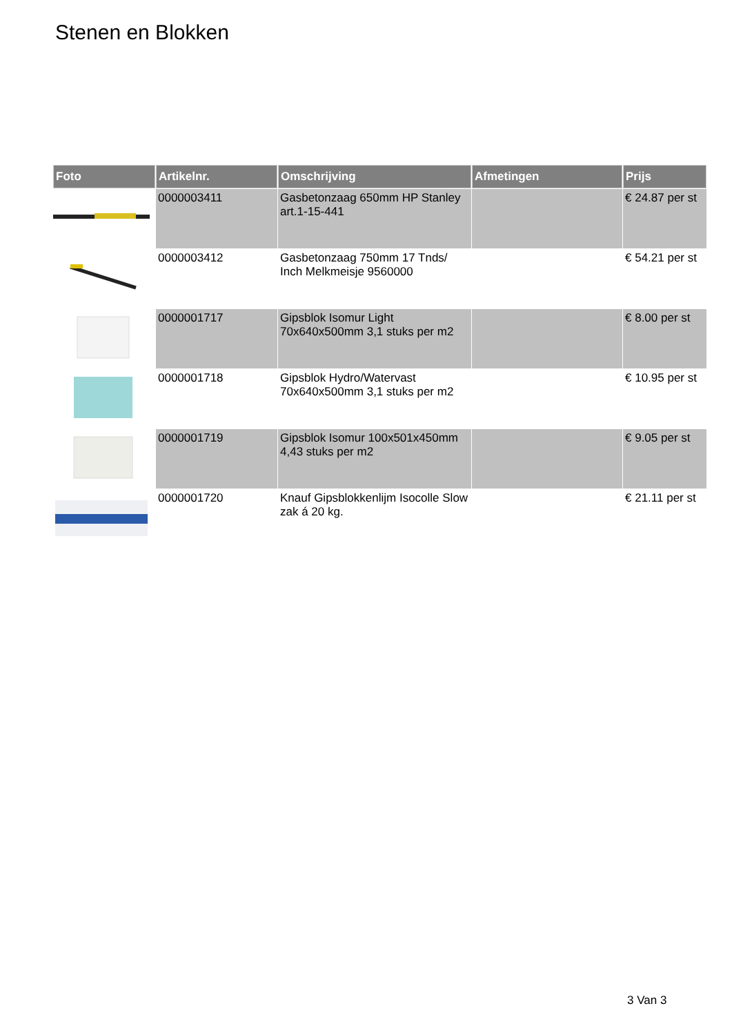Stenen en Blokken
| Foto | Artikelnr. | Omschrijving | Afmetingen | Prijs |
| --- | --- | --- | --- | --- |
| | 0000003411 | Gasbetonzaag 650mm HP Stanley art.1-15-441 | | € 24.87 per st |
| | 0000003412 | Gasbetonzaag 750mm 17 Tnds/ Inch Melkmeisje 9560000 | | € 54.21 per st |
| | 0000001717 | Gipsblok Isomur Light 70x640x500mm 3,1 stuks per m2 | | € 8.00 per st |
| | 0000001718 | Gipsblok Hydro/Watervast 70x640x500mm 3,1 stuks per m2 | | € 10.95 per st |
| | 0000001719 | Gipsblok Isomur 100x501x450mm 4,43 stuks per m2 | | € 9.05 per st |
| | 0000001720 | Knauf Gipsblokkenlijm Isocolle Slow zak á 20 kg. | | € 21.11 per st |
3 Van 3